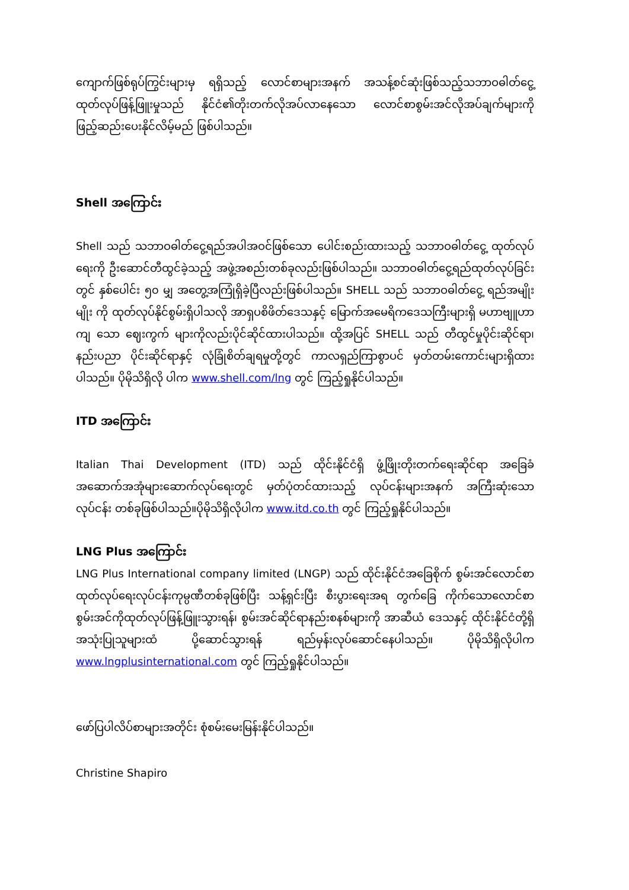ကျောက်ဖြစ်ရုပ်ကြွင်းများမှ ရရှိသည့် လောင်စာများအနက် အသန့်စင်ဆုံးဖြစ်သည့်သဘာဝဓါတ်ငွေ့ ထုတ်လုပ်ဖြန့်ဖြူးမှုသည် နိုင်ငံ၏တိုးတက်လိုအပ်လာနေသော လောင်စာစွမ်းအင်လိုအပ်ချက်များကို ဖြည့်ဆည်းပေးနိုင်လိမ့်မည် ဖြစ်ပါသည်။
Shell အကြောင်း
Shell သည် သဘာဝဓါတ်ငွေ့ရည်အပါအဝင်ဖြစ်သော ပေါင်းစည်းထားသည့် သဘာဝဓါတ်ငွေ့ ထုတ်လုပ်ရေးကို ဦးဆောင်တီထွင်ခဲ့သည့် အဖွဲ့အစည်းတစ်ခုလည်းဖြစ်ပါသည်။ သဘာဝဓါတ်ငွေ့ရည်ထုတ်လုပ်ခြင်းတွင် နှစ်ပေါင်း ၅၀ မျှ အတွေ့အကြုံရှိခဲ့ပြီလည်းဖြစ်ပါသည်။ SHELL သည် သဘာဝဓါတ်ငွေ့ ရည်အမျိုးမျိုး ကို ထုတ်လုပ်နိုင်စွမ်းရှိပါသလို အာရှပစိဖိတ်ဒေသနှင့် မြောက်အမေရိကဒေသကြီးများရှိ မဟာဗျူဟာကျ သော ဈေးကွက် များကိုလည်းပိုင်ဆိုင်ထားပါသည်။ ထို့အပြင် SHELL သည် တီထွင်မှုပိုင်းဆိုင်ရာ၊ နည်းပညာ ပိုင်းဆိုင်ရာနှင့် လုံခြုံစိတ်ချရမှုတို့တွင် ကာလရှည်ကြာစွာပင် မှတ်တမ်းကောင်းများရှိထားပါသည်။ ပိုမိုသိရှိလို ပါက www.shell.com/lng တွင် ကြည့်ရှုနိုင်ပါသည်။
ITD အကြောင်း
Italian Thai Development (ITD) သည် ထိုင်းနိုင်ငံရှိ ဖွံ့ဖြိုးတိုးတက်ရေးဆိုင်ရာ အခြေခံ အဆောက်အအုံများဆောက်လုပ်ရေးတွင် မှတ်ပုံတင်ထားသည့် လုပ်ငန်းများအနက် အကြီးဆုံးသောလုပ်ငန်း တစ်ခုဖြစ်ပါသည်။ပိုမိုသိရှိလိုပါက www.itd.co.th တွင် ကြည့်ရှုနိုင်ပါသည်။
LNG Plus အကြောင်း
LNG Plus International company limited (LNGP) သည် ထိုင်းနိုင်ငံအခြေစိုက် စွမ်းအင်လောင်စာထုတ်လုပ်ရေးလုပ်ငန်းကုမ္ပဏီတစ်ခုဖြစ်ပြီး သန့်ရှင်းပြီး စီးပွားရေးအရ တွက်ခြေ ကိုက်သောလောင်စာစွမ်းအင်ကိုထုတ်လုပ်ဖြန့်ဖြူးသွားရန်၊ စွမ်းအင်ဆိုင်ရာနည်းစနစ်များကို အာဆီယံ ဒေသနှင့် ထိုင်းနိုင်ငံတို့ရှိ အသုံးပြုသူများထံ ပို့ဆောင်သွားရန် ရည်မှန်းလုပ်ဆောင်နေပါသည်။ ပိုမိုသိရှိလိုပါက www.lngplusinternational.com တွင် ကြည့်ရှုနိုင်ပါသည်။
ဖော်ပြပါလိပ်စာများအတိုင်း စုံစမ်းမေးမြန်းနိုင်ပါသည်။
Christine Shapiro